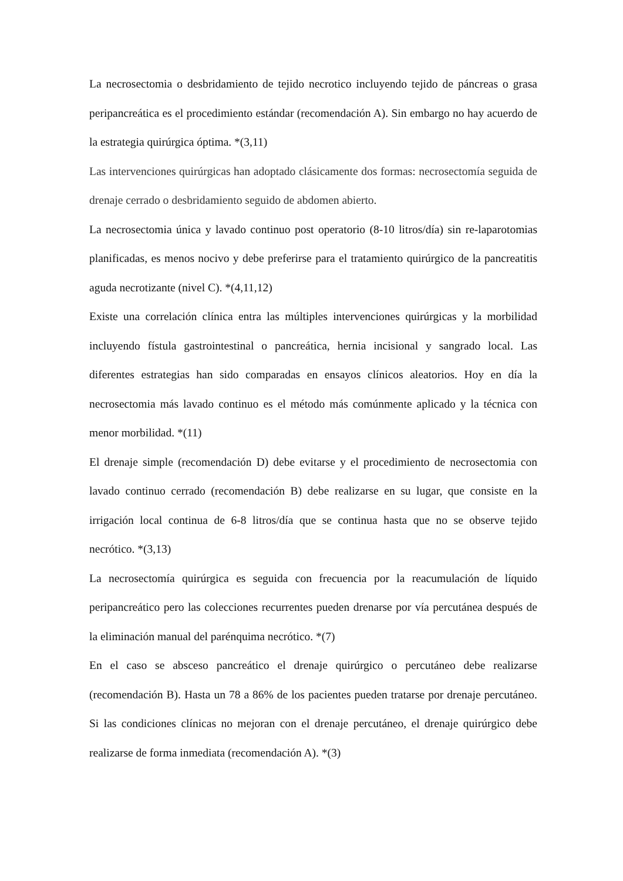La necrosectomia o desbridamiento de tejido necrotico incluyendo tejido de páncreas o grasa peripancreática es el procedimiento estándar (recomendación A). Sin embargo no hay acuerdo de la estrategia quirúrgica óptima. *(3,11)
Las intervenciones quirúrgicas han adoptado clásicamente dos formas: necrosectomía seguida de drenaje cerrado o desbridamiento seguido de abdomen abierto.
La necrosectomia única y lavado continuo post operatorio (8-10 litros/día) sin re-laparotomias planificadas, es menos nocivo y debe preferirse para el tratamiento quirúrgico de la pancreatitis aguda necrotizante (nivel C). *(4,11,12)
Existe una correlación clínica entra las múltiples intervenciones quirúrgicas y la morbilidad incluyendo fístula gastrointestinal o pancreática, hernia incisional y sangrado local. Las diferentes estrategias han sido comparadas en ensayos clínicos aleatorios. Hoy en día la necrosectomia más lavado continuo es el método más comúnmente aplicado y la técnica con menor morbilidad. *(11)
El drenaje simple (recomendación D) debe evitarse y el procedimiento de necrosectomia con lavado continuo cerrado (recomendación B) debe realizarse en su lugar, que consiste en la irrigación local continua de 6-8 litros/día que se continua hasta que no se observe tejido necrótico. *(3,13)
La necrosectomía quirúrgica es seguida con frecuencia por la reacumulación de líquido peripancreático pero las colecciones recurrentes pueden drenarse por vía percutánea después de la eliminación manual del parénquima necrótico. *(7)
En el caso se absceso pancreático el drenaje quirúrgico o percutáneo debe realizarse (recomendación B). Hasta un 78 a 86% de los pacientes pueden tratarse por drenaje percutáneo. Si las condiciones clínicas no mejoran con el drenaje percutáneo, el drenaje quirúrgico debe realizarse de forma inmediata (recomendación A). *(3)